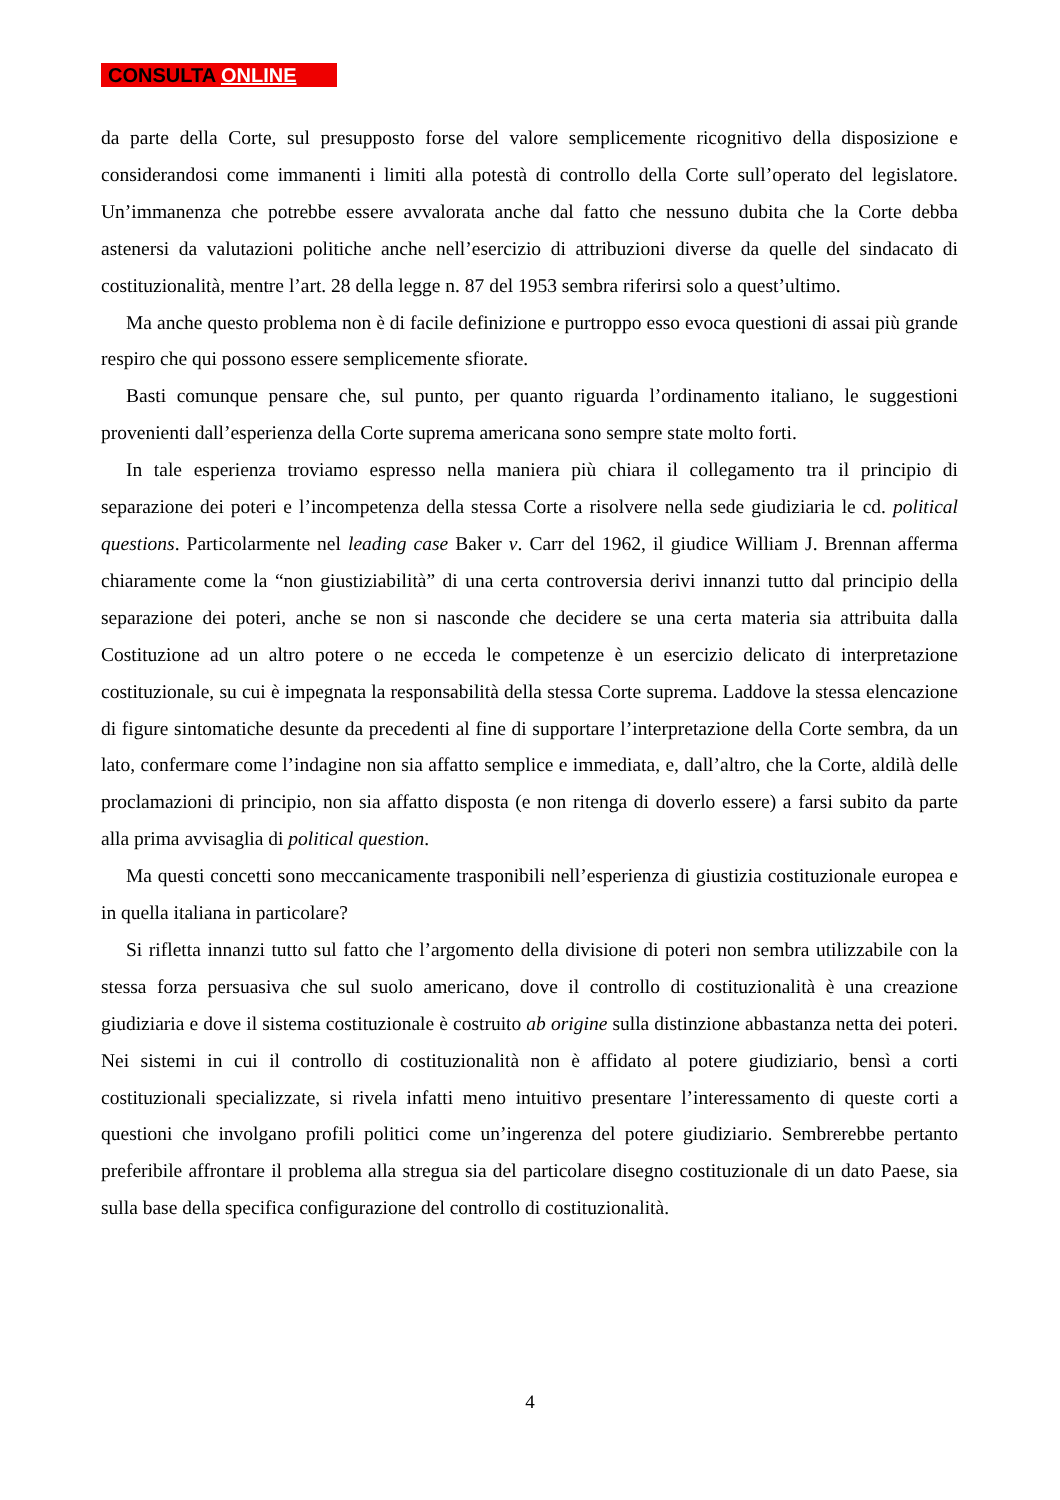CONSULTA ONLINE
da parte della Corte, sul presupposto forse del valore semplicemente ricognitivo della disposizione e considerandosi come immanenti i limiti alla potestà di controllo della Corte sull’operato del legislatore. Un’immanenza che potrebbe essere avvalorata anche dal fatto che nessuno dubita che la Corte debba astenersi da valutazioni politiche anche nell’esercizio di attribuzioni diverse da quelle del sindacato di costituzionalità, mentre l’art. 28 della legge n. 87 del 1953 sembra riferirsi solo a quest’ultimo.
Ma anche questo problema non è di facile definizione e purtroppo esso evoca questioni di assai più grande respiro che qui possono essere semplicemente sfiorate.
Basti comunque pensare che, sul punto, per quanto riguarda l’ordinamento italiano, le suggestioni provenienti dall’esperienza della Corte suprema americana sono sempre state molto forti.
In tale esperienza troviamo espresso nella maniera più chiara il collegamento tra il principio di separazione dei poteri e l’incompetenza della stessa Corte a risolvere nella sede giudiziaria le cd. political questions. Particolarmente nel leading case Baker v. Carr del 1962, il giudice William J. Brennan afferma chiaramente come la “non giustiziabilità” di una certa controversia derivi innanzi tutto dal principio della separazione dei poteri, anche se non si nasconde che decidere se una certa materia sia attribuita dalla Costituzione ad un altro potere o ne ecceda le competenze è un esercizio delicato di interpretazione costituzionale, su cui è impegnata la responsabilità della stessa Corte suprema. Laddove la stessa elencazione di figure sintomatiche desunte da precedenti al fine di supportare l’interpretazione della Corte sembra, da un lato, confermare come l’indagine non sia affatto semplice e immediata, e, dall’altro, che la Corte, aldilà delle proclamazioni di principio, non sia affatto disposta (e non ritenga di doverlo essere) a farsi subito da parte alla prima avvisaglia di political question.
Ma questi concetti sono meccanicamente trasponibili nell’esperienza di giustizia costituzionale europea e in quella italiana in particolare?
Si rifletta innanzi tutto sul fatto che l’argomento della divisione di poteri non sembra utilizzabile con la stessa forza persuasiva che sul suolo americano, dove il controllo di costituzionalità è una creazione giudiziaria e dove il sistema costituzionale è costruito ab origine sulla distinzione abbastanza netta dei poteri. Nei sistemi in cui il controllo di costituzionalità non è affidato al potere giudiziario, bensì a corti costituzionali specializzate, si rivela infatti meno intuitivo presentare l’interessamento di queste corti a questioni che involgano profili politici come un’ingerenza del potere giudiziario. Sembrerebbe pertanto preferibile affrontare il problema alla stregua sia del particolare disegno costituzionale di un dato Paese, sia sulla base della specifica configurazione del controllo di costituzionalità.
4